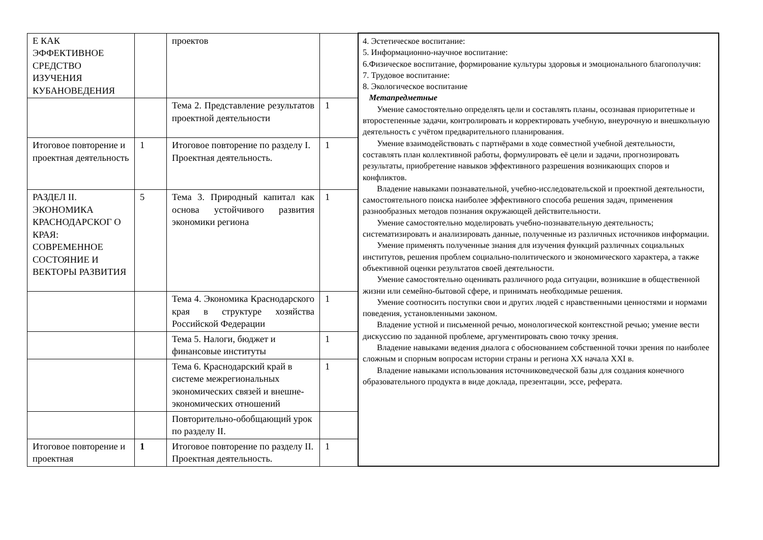| Е КАК ЭФФЕКТИВНОЕ СРЕДСТВО ИЗУЧЕНИЯ КУБАНОВЕДЕНИЯ | | проектов | | 4. Эстетическое воспитание: 5. Информационно-научное воспитание: 6.Физическое воспитание, формирование культуры здоровья и эмоционального благополучия: 7. Трудовое воспитание: 8. Экологическое воспитание Метапредметные Умение самостоятельно определять цели и составлять планы, осознавая приоритетные и второстепенные задачи, контролировать и корректировать учебную, внеурочную и внешкольную деятельность с учётом предварительного планирования. Умение взаимодействовать с партнёрами в ходе совместной учебной деятельности, составлять план коллективной работы, формулировать её цели и задачи, прогнозировать результаты, приобретение навыков эффективного разрешения возникающих споров и конфликтов. Владение навыками познавательной, учебно-исследовательской и проектной деятельности, самостоятельного поиска наиболее эффективного способа решения задач, применения разнообразных методов познания окружающей действительности. Умение самостоятельно моделировать учебно-познавательную деятельность; систематизировать и анализировать данные, полученные из различных источников информации. Умение применять полученные знания для изучения функций различных социальных институтов, решения проблем социально-политического и экономического характера, а также объективной оценки результатов своей деятельности. Умение самостоятельно оценивать различного рода ситуации, возникшие в общественной жизни или семейно-бытовой сфере, и принимать необходимые решения. Умение соотносить поступки свои и других людей с нравственными ценностями и нормами поведения, установленными законом. Владение устной и письменной речью, монологической контекстной речью; умение вести дискуссию по заданной проблеме, аргументировать свою точку зрения. Владение навыками ведения диалога с обоснованием собственной точки зрения по наиболее сложным и спорным вопросам истории страны и региона XX начала XXI в. Владение навыками использования источниковедческой базы для создания конечного образовательного продукта в виде доклада, презентации, эссе, реферата. |
| | | Тема 2. Представление результатов проектной деятельности | 1 | |
| Итоговое повторение и проектная деятельность | 1 | Итоговое повторение по разделу I. Проектная деятельность. | 1 | |
| РАЗДЕЛ II. ЭКОНОМИКА КРАСНОДАРСКОГ О КРАЯ: СОВРЕМЕННОЕ СОСТОЯНИЕ И ВЕКТОРЫ РАЗВИТИЯ | 5 | Тема 3. Природный капитал как основа устойчивого развития экономики региона | 1 | |
| | | Тема 4. Экономика Краснодарского края в структуре хозяйства Российской Федерации | 1 | |
| | | Тема 5. Налоги, бюджет и финансовые институты | 1 | |
| | | Тема 6. Краснодарский край в системе межрегиональных экономических связей и внешне-экономических отношений | 1 | |
| | | Повторительно-обобщающий урок по разделу II. | | |
| Итоговое повторение и проектная | 1 | Итоговое повторение по разделу II. Проектная деятельность. | 1 | |